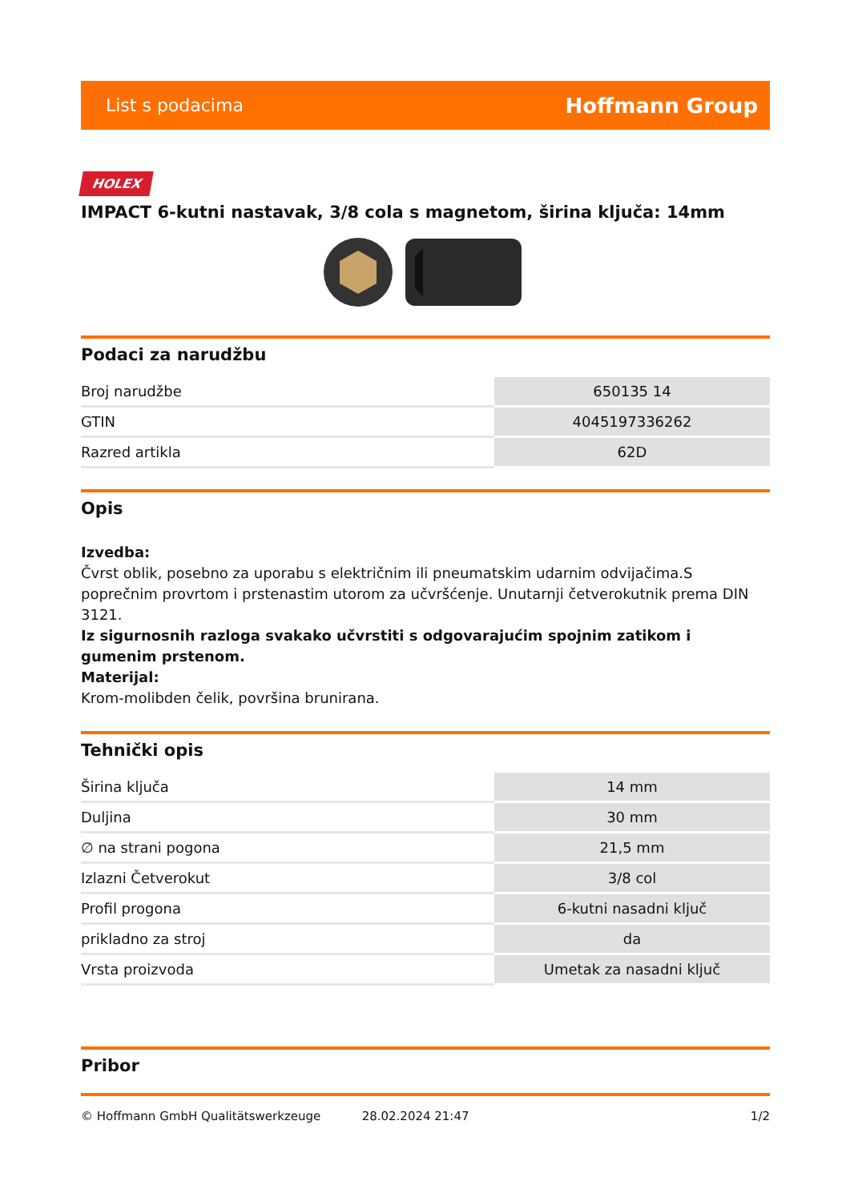List s podacima Hoffmann Group
HOLEX
IMPACT 6-kutni nastavak, 3/8 cola s magnetom, širina ključa: 14mm
Podaci za narudžbu
| Broj narudžbe | 650135 14 |
| GTIN | 4045197336262 |
| Razred artikla | 62D |
Opis
Izvedba:
Čvrst oblik, posebno za uporabu s električnim ili pneumatskim udarnim odvijačima.S poprečnim provrtom i prstenastim utorom za učvršćenje. Unutarnji četverokutnik prema DIN 3121.
Iz sigurnosnih razloga svakako učvrstiti s odgovarajućim spojnim zatikom i gumenim prstenom.
Materijal:
Krom-molibden čelik, površina brunirana.
Tehnički opis
| Širina ključa | 14 mm |
| Duljina | 30 mm |
| ∅ na strani pogona | 21,5 mm |
| Izlazni Četverokut | 3/8 col |
| Profil progona | 6-kutni nasadni ključ |
| prikladno za stroj | da |
| Vrsta proizvoda | Umetak za nasadni ključ |
Pribor
© Hoffmann GmbH Qualitätswerkzeuge 28.02.2024 21:47 1/2